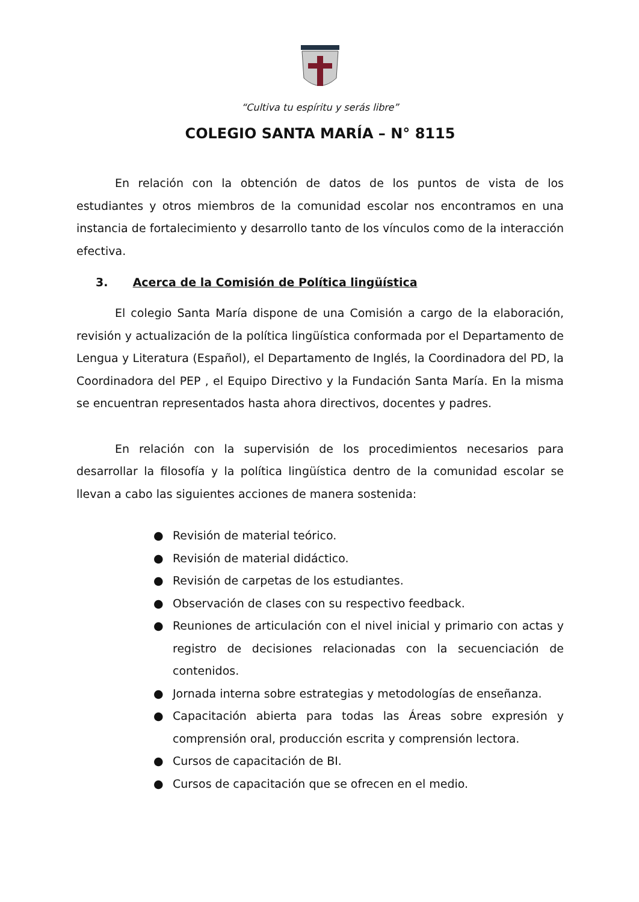“Cultiva tu espíritu y serás libre”
COLEGIO SANTA MARÍA – N° 8115
En relación con la obtención de datos de los puntos de vista de los estudiantes y otros miembros de la comunidad escolar nos encontramos en una instancia de fortalecimiento y desarrollo tanto de los vínculos como de la interacción efectiva.
3. Acerca de la Comisión de Política lingüística
El colegio Santa María dispone de una Comisión a cargo de la elaboración, revisión y actualización de la política lingüística conformada por el Departamento de Lengua y Literatura (Español), el Departamento de Inglés, la Coordinadora del PD, la Coordinadora del PEP , el Equipo Directivo y la Fundación Santa María. En la misma se encuentran representados hasta ahora directivos, docentes y padres.
En relación con la supervisión de los procedimientos necesarios para desarrollar la filosofía y la política lingüística dentro de la comunidad escolar se llevan a cabo las siguientes acciones de manera sostenida:
● Revisión de material teórico.
● Revisión de material didáctico.
● Revisión de carpetas de los estudiantes.
● Observación de clases con su respectivo feedback.
● Reuniones de articulación con el nivel inicial y primario con actas y registro de decisiones relacionadas con la secuenciación de contenidos.
● Jornada interna sobre estrategias y metodologías de enseñanza.
● Capacitación abierta para todas las Áreas sobre expresión y comprensión oral, producción escrita y comprensión lectora.
● Cursos de capacitación de BI.
● Cursos de capacitación que se ofrecen en el medio.